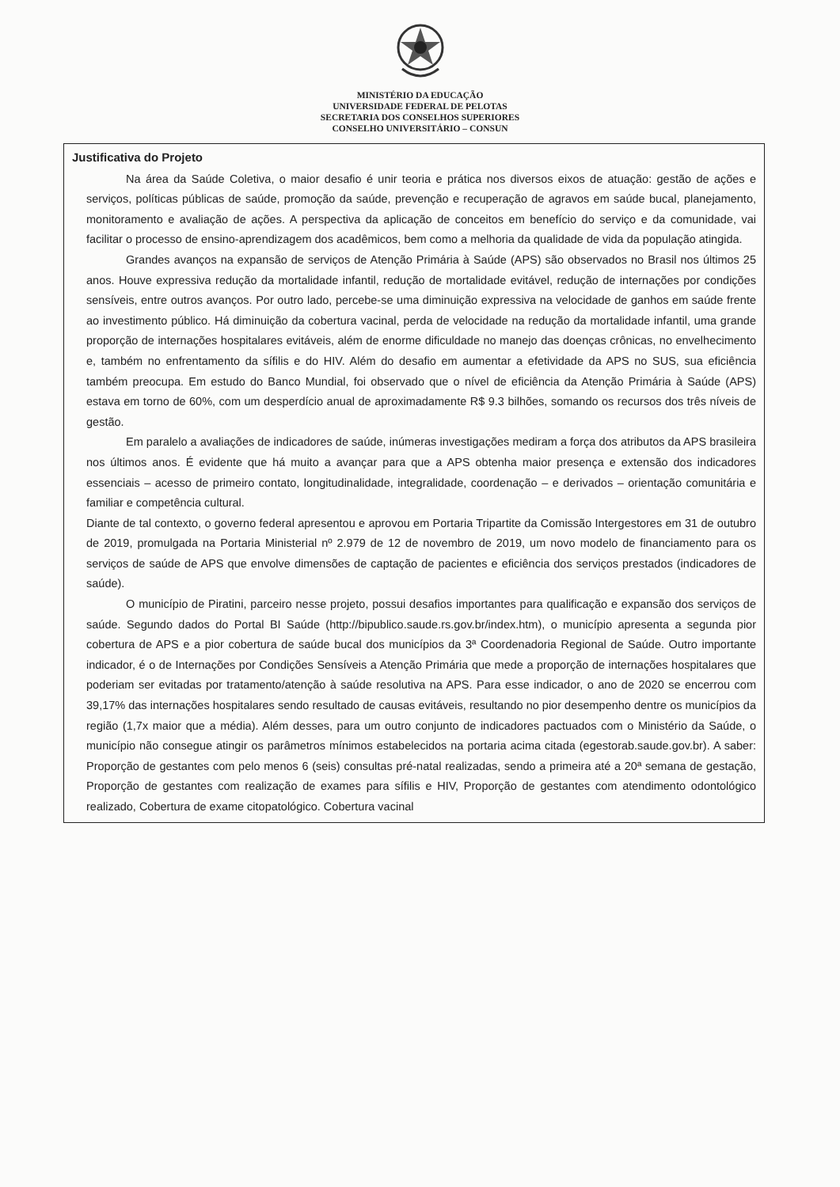MINISTÉRIO DA EDUCAÇÃO
UNIVERSIDADE FEDERAL DE PELOTAS
SECRETARIA DOS CONSELHOS SUPERIORES
CONSELHO UNIVERSITÁRIO – CONSUN
Justificativa do Projeto
Na área da Saúde Coletiva, o maior desafio é unir teoria e prática nos diversos eixos de atuação: gestão de ações e serviços, políticas públicas de saúde, promoção da saúde, prevenção e recuperação de agravos em saúde bucal, planejamento, monitoramento e avaliação de ações. A perspectiva da aplicação de conceitos em benefício do serviço e da comunidade, vai facilitar o processo de ensino-aprendizagem dos acadêmicos, bem como a melhoria da qualidade de vida da população atingida.
Grandes avanços na expansão de serviços de Atenção Primária à Saúde (APS) são observados no Brasil nos últimos 25 anos. Houve expressiva redução da mortalidade infantil, redução de mortalidade evitável, redução de internações por condições sensíveis, entre outros avanços. Por outro lado, percebe-se uma diminuição expressiva na velocidade de ganhos em saúde frente ao investimento público. Há diminuição da cobertura vacinal, perda de velocidade na redução da mortalidade infantil, uma grande proporção de internações hospitalares evitáveis, além de enorme dificuldade no manejo das doenças crônicas, no envelhecimento e, também no enfrentamento da sífilis e do HIV. Além do desafio em aumentar a efetividade da APS no SUS, sua eficiência também preocupa. Em estudo do Banco Mundial, foi observado que o nível de eficiência da Atenção Primária à Saúde (APS) estava em torno de 60%, com um desperdício anual de aproximadamente R$ 9.3 bilhões, somando os recursos dos três níveis de gestão.
Em paralelo a avaliações de indicadores de saúde, inúmeras investigações mediram a força dos atributos da APS brasileira nos últimos anos. É evidente que há muito a avançar para que a APS obtenha maior presença e extensão dos indicadores essenciais – acesso de primeiro contato, longitudinalidade, integralidade, coordenação – e derivados – orientação comunitária e familiar e competência cultural.
Diante de tal contexto, o governo federal apresentou e aprovou em Portaria Tripartite da Comissão Intergestores em 31 de outubro de 2019, promulgada na Portaria Ministerial nº 2.979 de 12 de novembro de 2019, um novo modelo de financiamento para os serviços de saúde de APS que envolve dimensões de captação de pacientes e eficiência dos serviços prestados (indicadores de saúde).
O município de Piratini, parceiro nesse projeto, possui desafios importantes para qualificação e expansão dos serviços de saúde. Segundo dados do Portal BI Saúde (http://bipublico.saude.rs.gov.br/index.htm), o município apresenta a segunda pior cobertura de APS e a pior cobertura de saúde bucal dos municípios da 3ª Coordenadoria Regional de Saúde. Outro importante indicador, é o de Internações por Condições Sensíveis a Atenção Primária que mede a proporção de internações hospitalares que poderiam ser evitadas por tratamento/atenção à saúde resolutiva na APS. Para esse indicador, o ano de 2020 se encerrou com 39,17% das internações hospitalares sendo resultado de causas evitáveis, resultando no pior desempenho dentre os municípios da região (1,7x maior que a média). Além desses, para um outro conjunto de indicadores pactuados com o Ministério da Saúde, o município não consegue atingir os parâmetros mínimos estabelecidos na portaria acima citada (egestorab.saude.gov.br). A saber: Proporção de gestantes com pelo menos 6 (seis) consultas pré-natal realizadas, sendo a primeira até a 20ª semana de gestação, Proporção de gestantes com realização de exames para sífilis e HIV, Proporção de gestantes com atendimento odontológico realizado, Cobertura de exame citopatológico. Cobertura vacinal